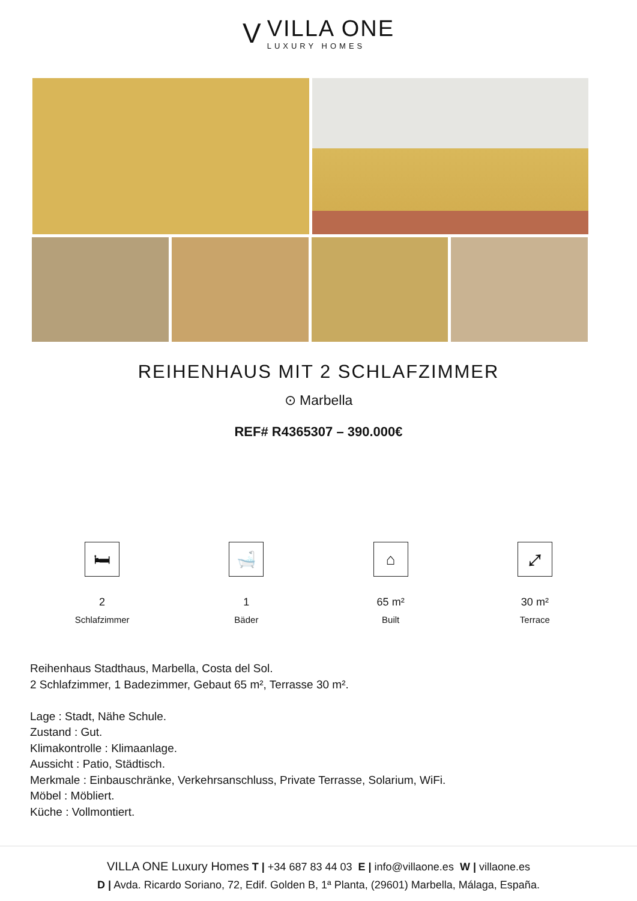V
VILLA ONE
LUXURY HOMES
REIHENHAUS MIT 2 SCHLAFZIMMER
⊙ Marbella
REF# R4365307 – 390.000€
🛏
2
Schlafzimmer
🛁
1
Bäder
⌂
65 m²
Built
⤢
30 m²
Terrace
Reihenhaus Stadthaus, Marbella, Costa del Sol.
2 Schlafzimmer, 1 Badezimmer, Gebaut 65 m², Terrasse 30 m².
Lage : Stadt, Nähe Schule.
Zustand : Gut.
Klimakontrolle : Klimaanlage.
Aussicht : Patio, Städtisch.
Merkmale : Einbauschränke, Verkehrsanschluss, Private Terrasse, Solarium, WiFi.
Möbel : Möbliert.
Küche : Vollmontiert.
VILLA ONE Luxury Homes T | +34 687 83 44 03 E | info@villaone.es W | villaone.es
D | Avda. Ricardo Soriano, 72, Edif. Golden B, 1ª Planta, (29601) Marbella, Málaga, España.